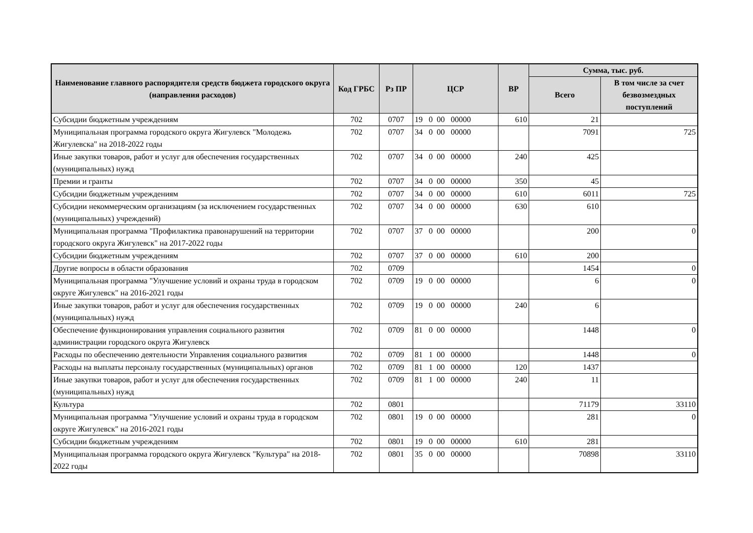| Наименование главного распорядителя средств бюджета городского округа (направления расходов) | Код ГРБС | Рз ПР | ЦСР | ВР | Сумма, тыс. руб. | |
| --- | --- | --- | --- | --- | --- | --- |
| | | | | | Всего | В том числе за счет безвозмездных поступлений |
| Субсидии бюджетным учреждениям | 702 | 0707 | 19 0 00 00000 | 610 | 21 | |
| Муниципальная программа городского округа Жигулевск "Молодежь Жигулевска" на 2018-2022 годы | 702 | 0707 | 34 0 00 00000 | | 7091 | 725 |
| Иные закупки товаров, работ и услуг для обеспечения государственных (муниципальных) нужд | 702 | 0707 | 34 0 00 00000 | 240 | 425 | |
| Премии и гранты | 702 | 0707 | 34 0 00 00000 | 350 | 45 | |
| Субсидии бюджетным учреждениям | 702 | 0707 | 34 0 00 00000 | 610 | 6011 | 725 |
| Субсидии некоммерческим организациям (за исключением государственных (муниципальных) учреждений) | 702 | 0707 | 34 0 00 00000 | 630 | 610 | |
| Муниципальная программа "Профилактика правонарушений на территории городского округа Жигулевск" на 2017-2022 годы | 702 | 0707 | 37 0 00 00000 | | 200 | 0 |
| Субсидии бюджетным учреждениям | 702 | 0707 | 37 0 00 00000 | 610 | 200 | |
| Другие вопросы в области образования | 702 | 0709 | | | 1454 | 0 |
| Муниципальная программа "Улучшение условий и охраны труда в городском округе Жигулевск" на 2016-2021 годы | 702 | 0709 | 19 0 00 00000 | | 6 | 0 |
| Иные закупки товаров, работ и услуг для обеспечения государственных (муниципальных) нужд | 702 | 0709 | 19 0 00 00000 | 240 | 6 | |
| Обеспечение функционирования управления социального развития администрации городского округа Жигулевск | 702 | 0709 | 81 0 00 00000 | | 1448 | 0 |
| Расходы по обеспечению деятельности Управления социального развития | 702 | 0709 | 81 1 00 00000 | | 1448 | 0 |
| Расходы на выплаты персоналу государственных (муниципальных) органов | 702 | 0709 | 81 1 00 00000 | 120 | 1437 | |
| Иные закупки товаров, работ и услуг для обеспечения государственных (муниципальных) нужд | 702 | 0709 | 81 1 00 00000 | 240 | 11 | |
| Культура | 702 | 0801 | | | 71179 | 33110 |
| Муниципальная программа "Улучшение условий и охраны труда в городском округе Жигулевск" на 2016-2021 годы | 702 | 0801 | 19 0 00 00000 | | 281 | 0 |
| Субсидии бюджетным учреждениям | 702 | 0801 | 19 0 00 00000 | 610 | 281 | |
| Муниципальная программа городского округа Жигулевск "Культура" на 2018-2022 годы | 702 | 0801 | 35 0 00 00000 | | 70898 | 33110 |